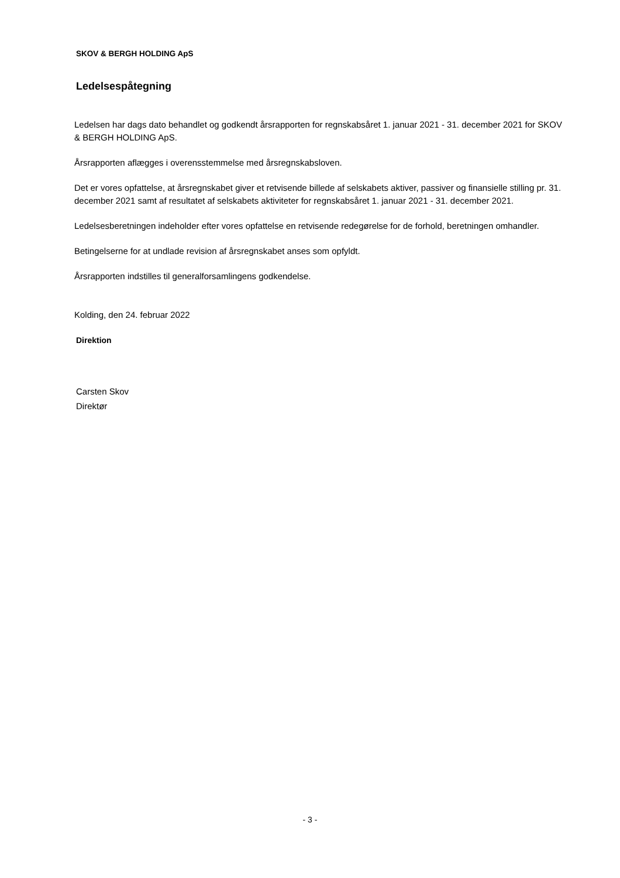SKOV & BERGH HOLDING ApS
Ledelsespåtegning
Ledelsen har dags dato behandlet og godkendt årsrapporten for regnskabsåret 1. januar 2021 - 31. december 2021 for SKOV & BERGH HOLDING ApS.
Årsrapporten aflægges i overensstemmelse med årsregnskabsloven.
Det er vores opfattelse, at årsregnskabet giver et retvisende billede af selskabets aktiver, passiver og finansielle stilling pr. 31. december 2021 samt af resultatet af selskabets aktiviteter for regnskabsåret 1. januar 2021 - 31. december 2021.
Ledelsesberetningen indeholder efter vores opfattelse en retvisende redegørelse for de forhold, beretningen omhandler.
Betingelserne for at undlade revision af årsregnskabet anses som opfyldt.
Årsrapporten indstilles til generalforsamlingens godkendelse.
Kolding, den 24. februar 2022
Direktion
Carsten Skov
Direktør
- 3 -